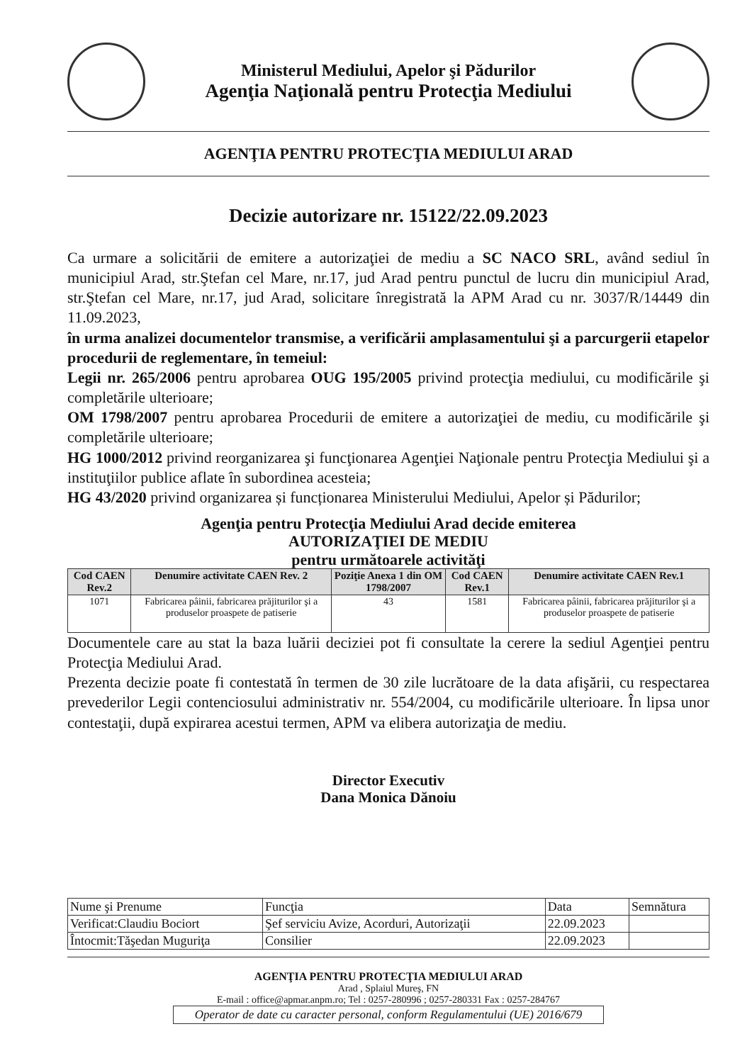Ministerul Mediului, Apelor şi Pădurilor
Agenţia Naţională pentru Protecţia Mediului
AGENŢIA PENTRU PROTECŢIA MEDIULUI ARAD
Decizie autorizare nr. 15122/22.09.2023
Ca urmare a solicitării de emitere a autorizaţiei de mediu a SC NACO SRL, având sediul în municipiul Arad, str.Ştefan cel Mare, nr.17, jud Arad pentru punctul de lucru din municipiul Arad, str.Ştefan cel Mare, nr.17, jud Arad, solicitare înregistrată la APM Arad cu nr. 3037/R/14449 din 11.09.2023,
în urma analizei documentelor transmise, a verificării amplasamentului şi a parcurgerii etapelor procedurii de reglementare, în temeiul:
Legii nr. 265/2006 pentru aprobarea OUG 195/2005 privind protecţia mediului, cu modificările şi completările ulterioare;
OM 1798/2007 pentru aprobarea Procedurii de emitere a autorizaţiei de mediu, cu modificările şi completările ulterioare;
HG 1000/2012 privind reorganizarea şi funcţionarea Agenţiei Naţionale pentru Protecţia Mediului şi a instituţiilor publice aflate în subordinea acesteia;
HG 43/2020 privind organizarea și funcționarea Ministerului Mediului, Apelor și Pădurilor;
Agenţia pentru Protecţia Mediului Arad decide emiterea
AUTORIZAŢIEI DE MEDIU
pentru următoarele activităţi
| Cod CAEN Rev.2 | Denumire activitate CAEN Rev. 2 | Poziţie Anexa 1 din OM 1798/2007 | Cod CAEN Rev.1 | Denumire activitate CAEN Rev.1 |
| --- | --- | --- | --- | --- |
| 1071 | Fabricarea pâinii, fabricarea prăjiturilor şi a produselor proaspete de patiserie | 43 | 1581 | Fabricarea pâinii, fabricarea prăjiturilor şi a produselor proaspete de patiserie |
Documentele care au stat la baza luării deciziei pot fi consultate la cerere la sediul Agenţiei pentru Protecţia Mediului Arad.
Prezenta decizie poate fi contestată în termen de 30 zile lucrătoare de la data afişării, cu respectarea prevederilor Legii contenciosului administrativ nr. 554/2004, cu modificările ulterioare. În lipsa unor contestaţii, după expirarea acestui termen, APM va elibera autorizaţia de mediu.
Director Executiv
Dana Monica Dănoiu
| Nume şi Prenume | Funcţia | Data | Semnătura |
| Verificat:Claudiu Bociort | Şef serviciu Avize, Acorduri, Autorizaţii | 22.09.2023 | |
| Întocmit:Tăşedan Muguriţa | Consilier | 22.09.2023 | |
AGENŢIA PENTRU PROTECŢIA MEDIULUI ARAD
Arad , Splaiul Mureş, FN
E-mail : office@apmar.anpm.ro; Tel : 0257-280996 ; 0257-280331 Fax : 0257-284767
Operator de date cu caracter personal, conform Regulamentului (UE) 2016/679